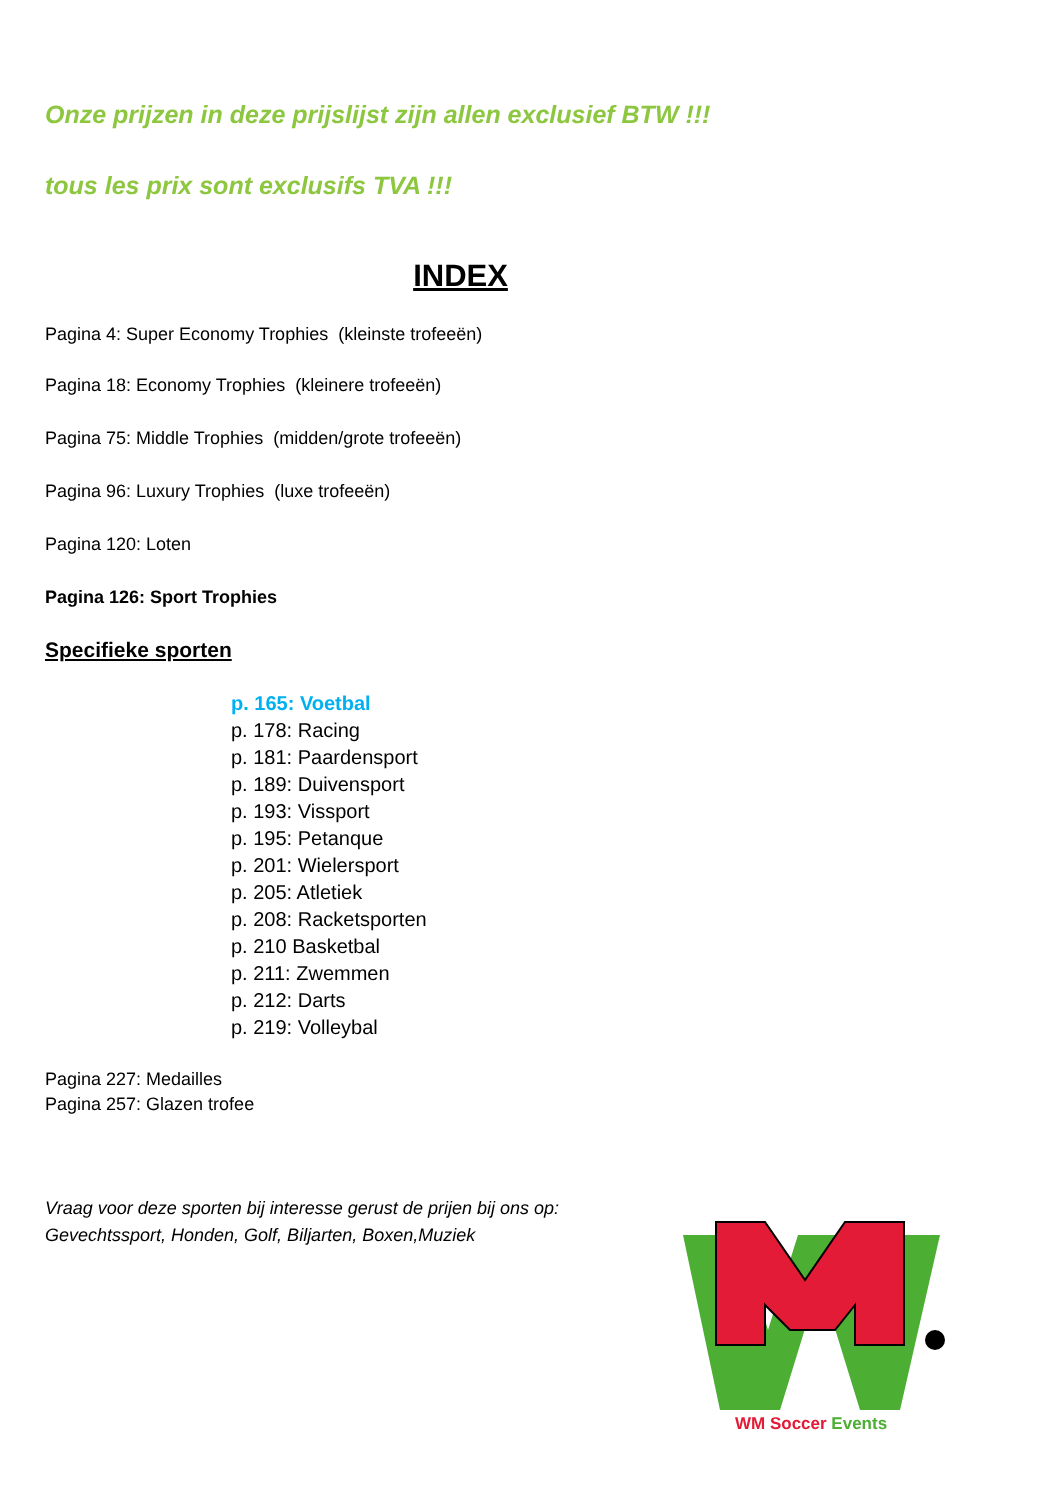Onze prijzen in deze prijslijst zijn allen exclusief BTW !!!
tous les prix sont exclusifs TVA !!!
INDEX
Pagina 4: Super Economy Trophies (kleinste trofeeën)
Pagina 18: Economy Trophies (kleinere trofeeën)
Pagina 75: Middle Trophies (midden/grote trofeeën)
Pagina 96: Luxury Trophies (luxe trofeeën)
Pagina 120: Loten
Pagina 126: Sport Trophies
Specifieke sporten
p. 165: Voetbal
p. 178: Racing
p. 181: Paardensport
p. 189: Duivensport
p. 193: Vissport
p. 195: Petanque
p. 201: Wielersport
p. 205: Atletiek
p. 208: Racketsporten
p. 210 Basketbal
p. 211: Zwemmen
p. 212: Darts
p. 219: Volleybal
Pagina 227: Medailles
Pagina 257: Glazen trofee
Vraag voor deze sporten bij interesse gerust de prijen bij ons op:
Gevechtssport, Honden, Golf, Biljarten, Boxen,Muziek
WM Soccer Events